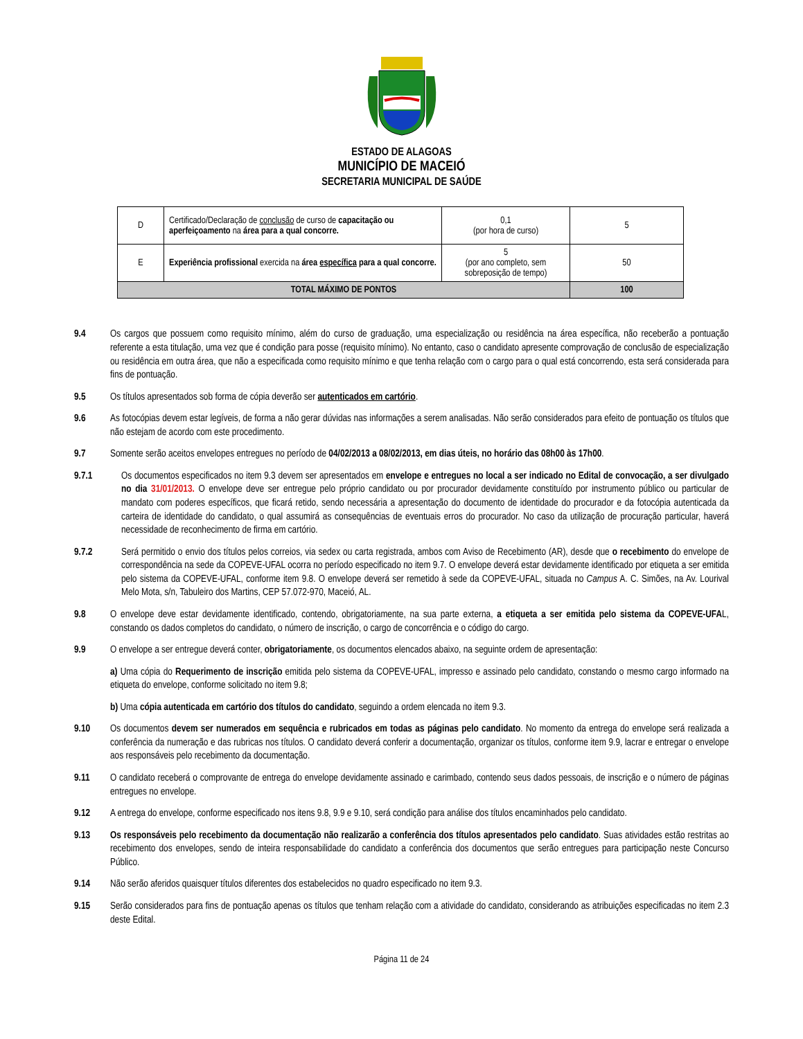ESTADO DE ALAGOAS
MUNICÍPIO DE MACEIÓ
SECRETARIA MUNICIPAL DE SAÚDE
| D | Certificado/Declaração de conclusão de curso de capacitação ou aperfeiçoamento na área para a qual concorre. | 0,1 (por hora de curso) | 5 |
| E | Experiência profissional exercida na área específica para a qual concorre. | 5 (por ano completo, sem sobreposição de tempo) | 50 |
| TOTAL MÁXIMO DE PONTOS | | | 100 |
9.4 Os cargos que possuem como requisito mínimo, além do curso de graduação, uma especialização ou residência na área específica, não receberão a pontuação referente a esta titulação, uma vez que é condição para posse (requisito mínimo). No entanto, caso o candidato apresente comprovação de conclusão de especialização ou residência em outra área, que não a especificada como requisito mínimo e que tenha relação com o cargo para o qual está concorrendo, esta será considerada para fins de pontuação.
9.5 Os títulos apresentados sob forma de cópia deverão ser autenticados em cartório.
9.6 As fotocópias devem estar legíveis, de forma a não gerar dúvidas nas informações a serem analisadas. Não serão considerados para efeito de pontuação os títulos que não estejam de acordo com este procedimento.
9.7 Somente serão aceitos envelopes entregues no período de 04/02/2013 a 08/02/2013, em dias úteis, no horário das 08h00 às 17h00.
9.7.1 Os documentos especificados no item 9.3 devem ser apresentados em envelope e entregues no local a ser indicado no Edital de convocação, a ser divulgado no dia 31/01/2013. O envelope deve ser entregue pelo próprio candidato ou por procurador devidamente constituído por instrumento público ou particular de mandato com poderes específicos, que ficará retido, sendo necessária a apresentação do documento de identidade do procurador e da fotocópia autenticada da carteira de identidade do candidato, o qual assumirá as consequências de eventuais erros do procurador. No caso da utilização de procuração particular, haverá necessidade de reconhecimento de firma em cartório.
9.7.2 Será permitido o envio dos títulos pelos correios, via sedex ou carta registrada, ambos com Aviso de Recebimento (AR), desde que o recebimento do envelope de correspondência na sede da COPEVE-UFAL ocorra no período especificado no item 9.7. O envelope deverá estar devidamente identificado por etiqueta a ser emitida pelo sistema da COPEVE-UFAL, conforme item 9.8. O envelope deverá ser remetido à sede da COPEVE-UFAL, situada no Campus A. C. Simões, na Av. Lourival Melo Mota, s/n, Tabuleiro dos Martins, CEP 57.072-970, Maceió, AL.
9.8 O envelope deve estar devidamente identificado, contendo, obrigatoriamente, na sua parte externa, a etiqueta a ser emitida pelo sistema da COPEVE-UFAL, constando os dados completos do candidato, o número de inscrição, o cargo de concorrência e o código do cargo.
9.9 O envelope a ser entregue deverá conter, obrigatoriamente, os documentos elencados abaixo, na seguinte ordem de apresentação:
a) Uma cópia do Requerimento de inscrição emitida pelo sistema da COPEVE-UFAL, impresso e assinado pelo candidato, constando o mesmo cargo informado na etiqueta do envelope, conforme solicitado no item 9.8;
b) Uma cópia autenticada em cartório dos títulos do candidato, seguindo a ordem elencada no item 9.3.
9.10 Os documentos devem ser numerados em sequência e rubricados em todas as páginas pelo candidato. No momento da entrega do envelope será realizada a conferência da numeração e das rubricas nos títulos. O candidato deverá conferir a documentação, organizar os títulos, conforme item 9.9, lacrar e entregar o envelope aos responsáveis pelo recebimento da documentação.
9.11 O candidato receberá o comprovante de entrega do envelope devidamente assinado e carimbado, contendo seus dados pessoais, de inscrição e o número de páginas entregues no envelope.
9.12 A entrega do envelope, conforme especificado nos itens 9.8, 9.9 e 9.10, será condição para análise dos títulos encaminhados pelo candidato.
9.13 Os responsáveis pelo recebimento da documentação não realizarão a conferência dos títulos apresentados pelo candidato. Suas atividades estão restritas ao recebimento dos envelopes, sendo de inteira responsabilidade do candidato a conferência dos documentos que serão entregues para participação neste Concurso Público.
9.14 Não serão aferidos quaisquer títulos diferentes dos estabelecidos no quadro especificado no item 9.3.
9.15 Serão considerados para fins de pontuação apenas os títulos que tenham relação com a atividade do candidato, considerando as atribuições especificadas no item 2.3 deste Edital.
Página 11 de 24